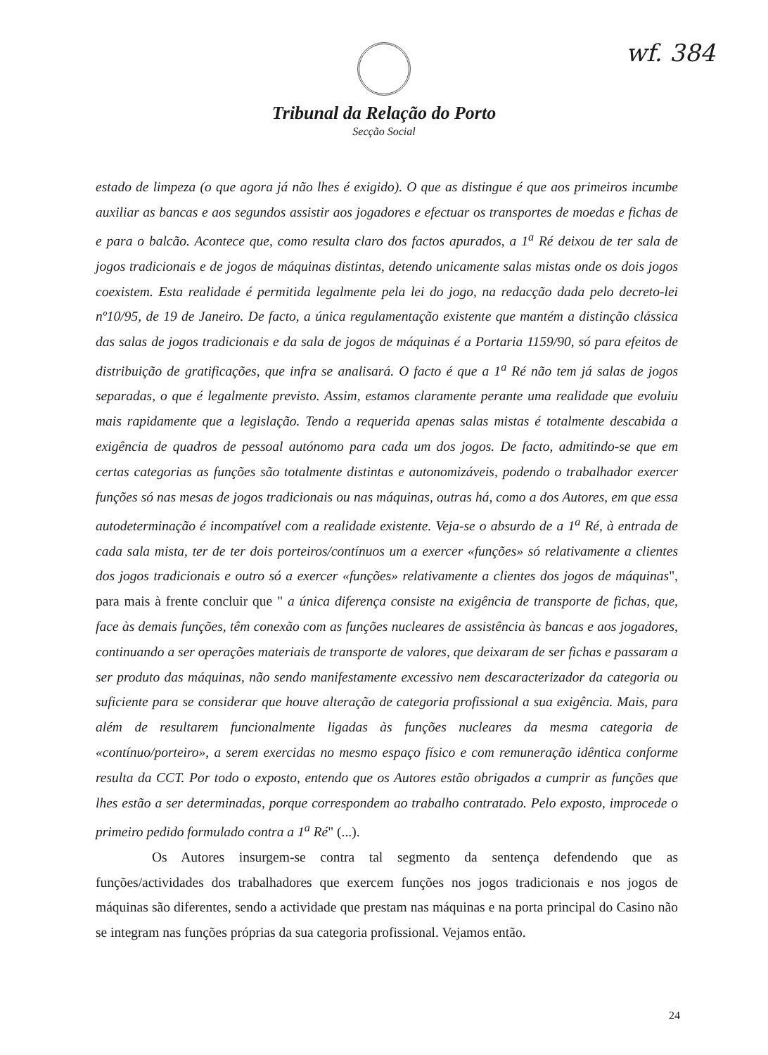wf. 384
Tribunal da Relação do Porto
Secção Social
estado de limpeza (o que agora já não lhes é exigido). O que as distingue é que aos primeiros incumbe auxiliar as bancas e aos segundos assistir aos jogadores e efectuar os transportes de moedas e fichas de e para o balcão. Acontece que, como resulta claro dos factos apurados, a 1<sup>a</sup> Ré deixou de ter sala de jogos tradicionais e de jogos de máquinas distintas, detendo unicamente salas mistas onde os dois jogos coexistem. Esta realidade é permitida legalmente pela lei do jogo, na redacção dada pelo decreto-lei nº10/95, de 19 de Janeiro. De facto, a única regulamentação existente que mantém a distinção clássica das salas de jogos tradicionais e da sala de jogos de máquinas é a Portaria 1159/90, só para efeitos de distribuição de gratificações, que infra se analisará. O facto é que a 1<sup>a</sup> Ré não tem já salas de jogos separadas, o que é legalmente previsto. Assim, estamos claramente perante uma realidade que evoluiu mais rapidamente que a legislação. Tendo a requerida apenas salas mistas é totalmente descabida a exigência de quadros de pessoal autónomo para cada um dos jogos. De facto, admitindo-se que em certas categorias as funções são totalmente distintas e autonomizáveis, podendo o trabalhador exercer funções só nas mesas de jogos tradicionais ou nas máquinas, outras há, como a dos Autores, em que essa autodeterminação é incompatível com a realidade existente. Veja-se o absurdo de a 1<sup>a</sup> Ré, à entrada de cada sala mista, ter de ter dois porteiros/contínuos um a exercer «funções» só relativamente a clientes dos jogos tradicionais e outro só a exercer «funções» relativamente a clientes dos jogos de máquinas", para mais à frente concluir que " a única diferença consiste na exigência de transporte de fichas, que, face às demais funções, têm conexão com as funções nucleares de assistência às bancas e aos jogadores, continuando a ser operações materiais de transporte de valores, que deixaram de ser fichas e passaram a ser produto das máquinas, não sendo manifestamente excessivo nem descaracterizador da categoria ou suficiente para se considerar que houve alteração de categoria profissional a sua exigência. Mais, para além de resultarem funcionalmente ligadas às funções nucleares da mesma categoria de «contínuo/porteiro», a serem exercidas no mesmo espaço físico e com remuneração idêntica conforme resulta da CCT. Por todo o exposto, entendo que os Autores estão obrigados a cumprir as funções que lhes estão a ser determinadas, porque correspondem ao trabalho contratado. Pelo exposto, improcede o primeiro pedido formulado contra a 1<sup>a</sup> Ré" (...).
Os Autores insurgem-se contra tal segmento da sentença defendendo que as funções/actividades dos trabalhadores que exercem funções nos jogos tradicionais e nos jogos de máquinas são diferentes, sendo a actividade que prestam nas máquinas e na porta principal do Casino não se integram nas funções próprias da sua categoria profissional. Vejamos então.
24